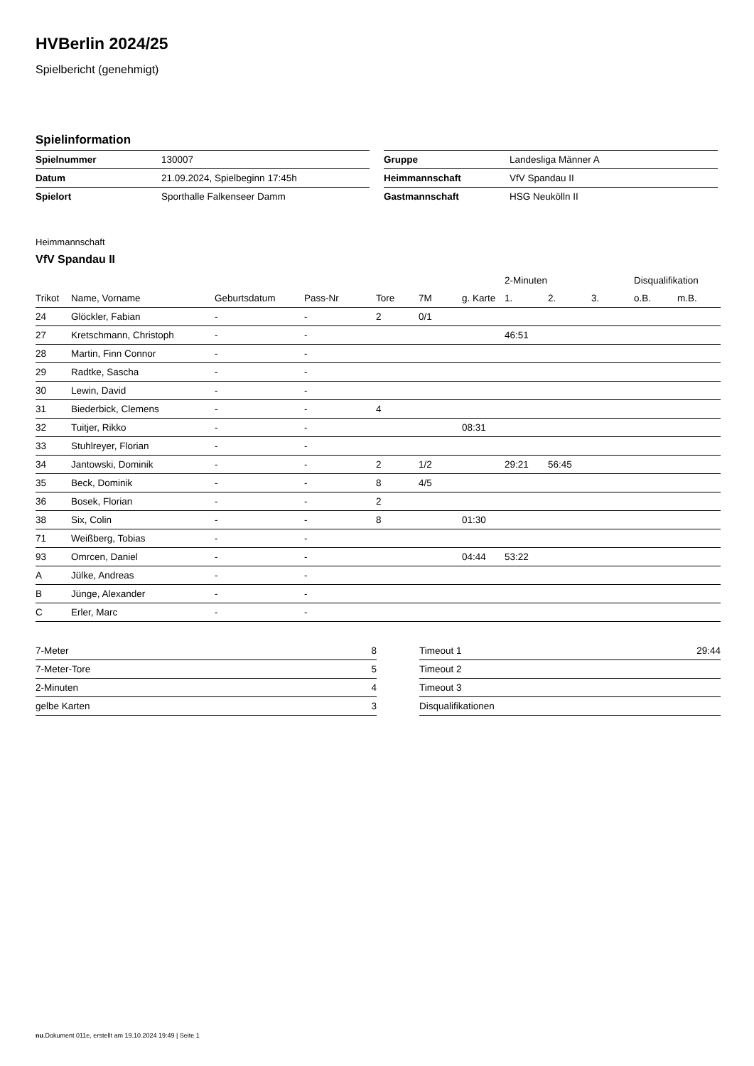HVBerlin 2024/25
Spielbericht (genehmigt)
Spielinformation
| Spielnummer | 130007 |
| Datum | 21.09.2024, Spielbeginn 17:45h |
| Spielort | Sporthalle Falkenseer Damm |
| Gruppe | Landesliga Männer A |
| Heimmannschaft | VfV Spandau II |
| Gastmannschaft | HSG Neukölln II |
Heimmannschaft
VfV Spandau II
| | | | | | | | 2-Minuten | | | Disqualifikation | |
| --- | --- | --- | --- | --- | --- | --- | --- | --- | --- | --- | --- |
| Trikot | Name, Vorname | Geburtsdatum | Pass-Nr | Tore | 7M | g. Karte | 1. | 2. | 3. | o.B. | m.B. |
| 24 | Glöckler, Fabian | - | - | 2 | 0/1 | | | | | | |
| 27 | Kretschmann, Christoph | - | - | | | | 46:51 | | | | |
| 28 | Martin, Finn Connor | - | - | | | | | | | | |
| 29 | Radtke, Sascha | - | - | | | | | | | | |
| 30 | Lewin, David | - | - | | | | | | | | |
| 31 | Biederbick, Clemens | - | - | 4 | | | | | | | |
| 32 | Tuitjer, Rikko | - | - | | | 08:31 | | | | | |
| 33 | Stuhlreyer, Florian | - | - | | | | | | | | |
| 34 | Jantowski, Dominik | - | - | 2 | 1/2 | | 29:21 | 56:45 | | | |
| 35 | Beck, Dominik | - | - | 8 | 4/5 | | | | | | |
| 36 | Bosek, Florian | - | - | 2 | | | | | | | |
| 38 | Six, Colin | - | - | 8 | | 01:30 | | | | | |
| 71 | Weißberg, Tobias | - | - | | | | | | | | |
| 93 | Omrcen, Daniel | - | - | | | 04:44 | 53:22 | | | | |
| A | Jülke, Andreas | - | - | | | | | | | | |
| B | Jünge, Alexander | - | - | | | | | | | | |
| C | Erler, Marc | - | - | | | | | | | | |
| 7-Meter | 8 |
| 7-Meter-Tore | 5 |
| 2-Minuten | 4 |
| gelbe Karten | 3 |
| Timeout 1 | 29:44 |
| Timeout 2 | |
| Timeout 3 | |
| Disqualifikationen | |
nu.Dokument 011e, erstellt am 19.10.2024 19:49 | Seite 1